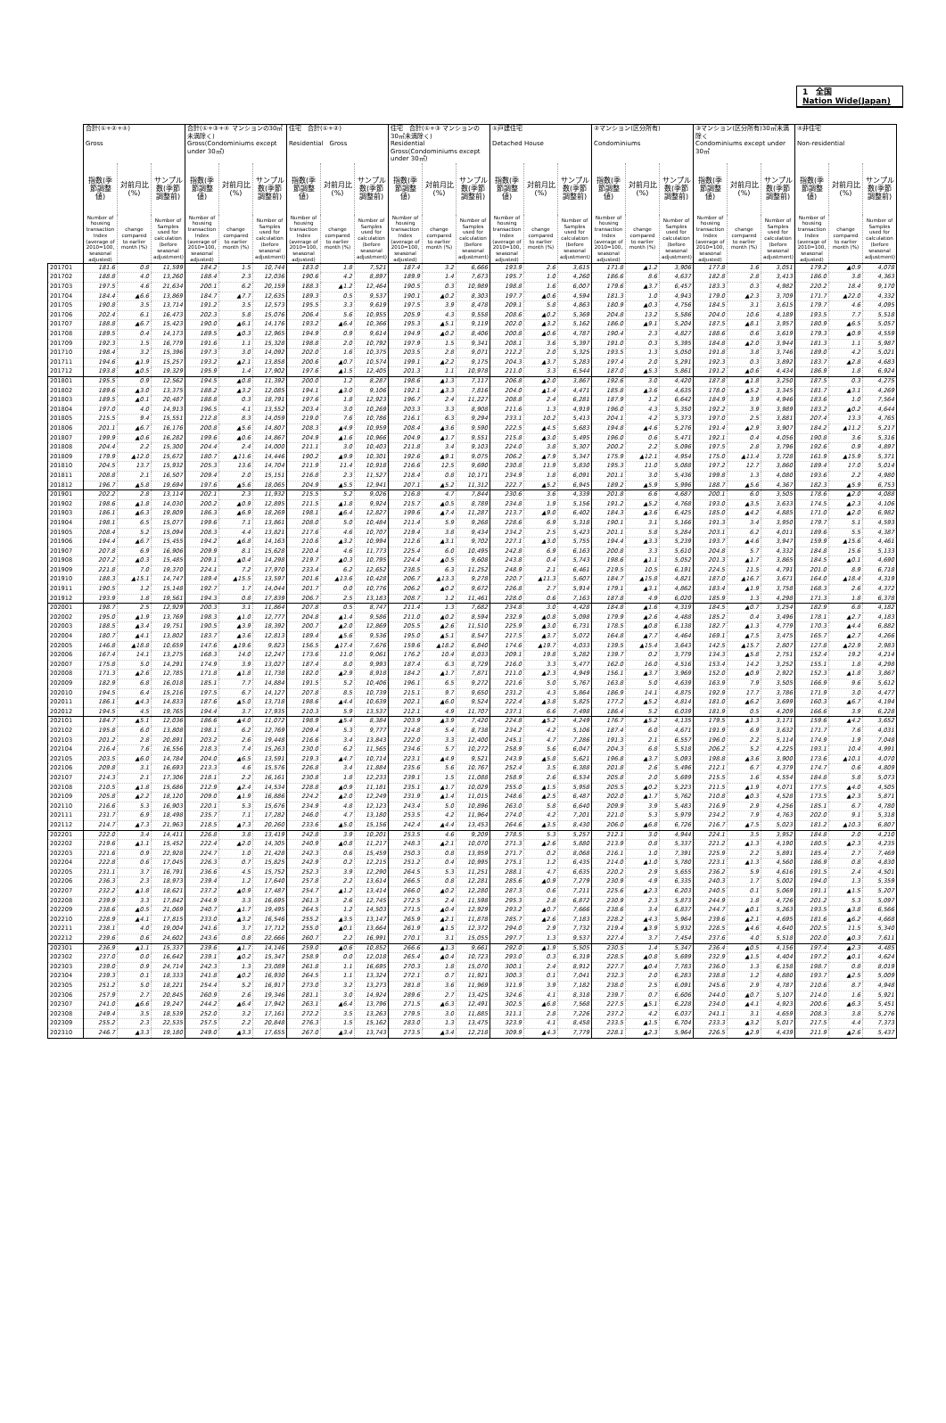1　全国
Nation Wide(Japan)
| | 合計(①+②+④) Gross | | | 合計(①+③+④ マンションの30㎡未満除く) Gross(Condominiums except under 30㎡) | | | 住宅 合計(①+②) Residential Gross | | | 住宅 合計(①+③ マンションの30㎡未満除く) Residential Gross(Condominiums except under 30㎡) | | | ①戸建住宅 Detached House | | | ②マンション(区分所有) Condominiums | | | ③マンション(区分所有)30㎡未満除く Condominiums except under 30㎡ | | | ④非住宅 Non-residential | | |
| --- | --- | --- | --- | --- | --- | --- | --- | --- | --- | --- | --- | --- | --- | --- | --- | --- | --- | --- | --- | --- | --- | --- | --- | --- |
| | 指数(季節調整値) | 対前月比(%) | サンプル数(季節調整前) | 指数(季節調整値) | 対前月比(%) | サンプル数(季節調整前) | 指数(季節調整値) | 対前月比(%) | サンプル数(季節調整前) | 指数(季節調整値) | 対前月比(%) | サンプル数(季節調整前) | 指数(季節調整値) | 対前月比(%) | サンプル数(季節調整前) | 指数(季節調整値) | 対前月比(%) | サンプル数(季節調整前) | 指数(季節調整値) | 対前月比(%) | サンプル数(季節調整前) | 指数(季節調整値) | 対前月比(%) | サンプル数(季節調整前) |
| | Number of housing transaction Index (average of 2010=100, seasonal adjusted) | change compared to earlier month (%) | Number of Samples used for calculation (before seasonal adjustment) | Number of housing transaction Index (average of 2010=100, seasonal adjusted) | change compared to earlier month (%) | Number of Samples used for calculation (before seasonal adjustment) | Number of housing transaction Index (average of 2010=100, seasonal adjusted) | change compared to earlier month (%) | Number of Samples used for calculation (before seasonal adjustment) | Number of housing transaction Index (average of 2010=100, seasonal adjusted) | change compared to earlier month (%) | Number of Samples used for calculation (before seasonal adjustment) | Number of housing transaction Index (average of 2010=100, seasonal adjusted) | change compared to earlier month (%) | Number of Samples used for calculation (before seasonal adjustment) | Number of housing transaction Index (average of 2010=100, seasonal adjusted) | change compared to earlier month (%) | Number of Samples used for calculation (before seasonal adjustment) | Number of housing transaction Index (average of 2010=100, seasonal adjusted) | change compared to earlier month (%) | Number of Samples used for calculation (before seasonal adjustment) | Number of housing transaction Index (average of 2010=100, seasonal adjusted) | change compared to earlier month (%) | Number of Samples used for calculation (before seasonal adjustment) |
| 201701 | 181.6 | 0.8 | 11,599 | 184.2 | 1.5 | 10,744 | 183.0 | 1.8 | 7,521 | 187.4 | 3.2 | 6,666 | 193.9 | 2.6 | 3,615 | 171.8 | ▲1.2 | 3,906 | 177.8 | 1.6 | 3,051 | 179.2 | ▲0.9 | 4,078 |
| 201702 | 188.8 | 4.0 | 13,260 | 188.4 | 2.3 | 12,036 | 190.6 | 4.2 | 8,897 | 189.9 | 1.4 | 7,673 | 195.7 | 1.0 | 4,260 | 186.6 | 8.6 | 4,637 | 182.8 | 2.8 | 3,413 | 186.0 | 3.8 | 4,363 |
| 201703 | 197.5 | 4.6 | 21,634 | 200.1 | 6.2 | 20,159 | 188.3 | ▲1.2 | 12,464 | 190.5 | 0.3 | 10,989 | 198.8 | 1.6 | 6,007 | 179.6 | ▲3.7 | 6,457 | 183.3 | 0.3 | 4,982 | 220.2 | 18.4 | 9,170 |
| 201704 | 184.4 | ▲6.6 | 13,869 | 184.7 | ▲7.7 | 12,635 | 189.3 | 0.5 | 9,537 | 190.1 | ▲0.2 | 8,303 | 197.7 | ▲0.6 | 4,594 | 181.3 | 1.0 | 4,943 | 179.0 | ▲2.3 | 3,709 | 171.7 | ▲22.0 | 4,332 |
| 201705 | 190.8 | 3.5 | 13,714 | 191.2 | 3.5 | 12,573 | 195.5 | 3.3 | 9,619 | 197.5 | 3.9 | 8,478 | 209.1 | 5.8 | 4,863 | 180.9 | ▲0.3 | 4,756 | 184.5 | 3.1 | 3,615 | 179.7 | 4.6 | 4,095 |
| 201706 | 202.4 | 6.1 | 16,473 | 202.3 | 5.8 | 15,076 | 206.4 | 5.6 | 10,955 | 205.9 | 4.3 | 9,558 | 208.6 | ▲0.2 | 5,369 | 204.8 | 13.2 | 5,586 | 204.0 | 10.6 | 4,189 | 193.5 | 7.7 | 5,518 |
| 201707 | 188.8 | ▲6.7 | 15,423 | 190.0 | ▲6.1 | 14,176 | 193.2 | ▲6.4 | 10,366 | 195.3 | ▲5.1 | 9,119 | 202.0 | ▲3.2 | 5,162 | 186.0 | ▲9.1 | 5,204 | 187.5 | ▲8.1 | 3,957 | 180.9 | ▲6.5 | 5,057 |
| 201708 | 189.5 | 0.4 | 14,173 | 189.5 | ▲0.3 | 12,965 | 194.9 | 0.9 | 9,614 | 194.9 | ▲0.2 | 8,406 | 200.8 | ▲0.6 | 4,787 | 190.4 | 2.3 | 4,827 | 188.6 | 0.6 | 3,619 | 179.3 | ▲0.9 | 4,559 |
| 201709 | 192.3 | 1.5 | 16,779 | 191.6 | 1.1 | 15,328 | 198.8 | 2.0 | 10,792 | 197.9 | 1.5 | 9,341 | 208.1 | 3.6 | 5,397 | 191.0 | 0.3 | 5,395 | 184.8 | ▲2.0 | 3,944 | 181.3 | 1.1 | 5,987 |
| 201710 | 198.4 | 3.2 | 15,396 | 197.3 | 3.0 | 14,092 | 202.0 | 1.6 | 10,375 | 203.5 | 2.8 | 9,071 | 212.2 | 2.0 | 5,325 | 193.5 | 1.3 | 5,050 | 191.8 | 3.8 | 3,746 | 189.0 | 4.2 | 5,021 |
| 201711 | 194.6 | ▲1.9 | 15,257 | 193.2 | ▲2.1 | 13,858 | 200.6 | ▲0.7 | 10,574 | 199.1 | ▲2.2 | 9,175 | 204.3 | ▲3.7 | 5,283 | 197.4 | 2.0 | 5,291 | 192.3 | 0.3 | 3,892 | 183.7 | ▲2.8 | 4,683 |
| 201712 | 193.8 | ▲0.5 | 19,329 | 195.9 | 1.4 | 17,902 | 197.6 | ▲1.5 | 12,405 | 201.3 | 1.1 | 10,978 | 211.0 | 3.3 | 6,544 | 187.0 | ▲5.3 | 5,861 | 191.2 | ▲0.6 | 4,434 | 186.9 | 1.8 | 6,924 |
| 201801 | 195.5 | 0.9 | 12,562 | 194.5 | ▲0.8 | 11,392 | 200.0 | 1.2 | 8,287 | 198.6 | ▲1.3 | 7,117 | 206.8 | ▲2.0 | 3,867 | 192.6 | 3.0 | 4,420 | 187.8 | ▲1.8 | 3,250 | 187.5 | 0.3 | 4,275 |
| 201802 | 189.6 | ▲3.0 | 13,375 | 188.2 | ▲3.2 | 12,085 | 194.1 | ▲3.0 | 9,106 | 192.1 | ▲3.3 | 7,816 | 204.0 | ▲1.4 | 4,471 | 185.8 | ▲3.6 | 4,635 | 178.0 | ▲5.2 | 3,345 | 181.7 | ▲3.1 | 4,269 |
| 201803 | 189.5 | ▲0.1 | 20,487 | 188.8 | 0.3 | 18,791 | 197.6 | 1.8 | 12,923 | 196.7 | 2.4 | 11,227 | 208.8 | 2.4 | 6,281 | 187.9 | 1.2 | 6,642 | 184.9 | 3.9 | 4,946 | 183.6 | 1.0 | 7,564 |
| 201804 | 197.0 | 4.0 | 14,913 | 196.5 | 4.1 | 13,552 | 203.4 | 3.0 | 10,269 | 203.3 | 3.3 | 8,908 | 211.6 | 1.3 | 4,919 | 196.0 | 4.3 | 5,350 | 192.2 | 3.9 | 3,989 | 183.2 | ▲0.2 | 4,644 |
| 201805 | 215.5 | 9.4 | 15,551 | 212.8 | 8.3 | 14,059 | 219.0 | 7.6 | 10,786 | 216.1 | 6.3 | 9,294 | 233.1 | 10.2 | 5,413 | 204.1 | 4.2 | 5,373 | 197.0 | 2.5 | 3,881 | 207.4 | 13.3 | 4,765 |
| 201806 | 201.1 | ▲6.7 | 16,176 | 200.8 | ▲5.6 | 14,807 | 208.3 | ▲4.9 | 10,959 | 208.4 | ▲3.6 | 9,590 | 222.5 | ▲4.5 | 5,683 | 194.8 | ▲4.6 | 5,276 | 191.4 | ▲2.9 | 3,907 | 184.2 | ▲11.2 | 5,217 |
| 201807 | 199.9 | ▲0.6 | 16,282 | 199.6 | ▲0.6 | 14,867 | 204.9 | ▲1.6 | 10,966 | 204.9 | ▲1.7 | 9,551 | 215.8 | ▲3.0 | 5,495 | 196.0 | 0.6 | 5,471 | 192.1 | 0.4 | 4,056 | 190.8 | 3.6 | 5,316 |
| 201808 | 204.4 | 2.2 | 15,300 | 204.4 | 2.4 | 14,000 | 211.1 | 3.0 | 10,403 | 211.8 | 3.4 | 9,103 | 224.0 | 3.8 | 5,307 | 200.2 | 2.2 | 5,096 | 197.5 | 2.8 | 3,796 | 192.6 | 0.9 | 4,897 |
| 201809 | 179.9 | ▲12.0 | 15,672 | 180.7 | ▲11.6 | 14,446 | 190.2 | ▲9.9 | 10,301 | 192.6 | ▲9.1 | 9,075 | 206.2 | ▲7.9 | 5,347 | 175.9 | ▲12.1 | 4,954 | 175.0 | ▲11.4 | 3,728 | 161.9 | ▲15.9 | 5,371 |
| 201810 | 204.5 | 13.7 | 15,932 | 205.3 | 13.6 | 14,704 | 211.9 | 11.4 | 10,918 | 216.6 | 12.5 | 9,690 | 230.8 | 11.9 | 5,830 | 195.3 | 11.0 | 5,088 | 197.2 | 12.7 | 3,860 | 189.4 | 17.0 | 5,014 |
| 201811 | 208.8 | 2.1 | 16,507 | 209.4 | 2.0 | 15,151 | 216.8 | 2.3 | 11,527 | 218.4 | 0.8 | 10,171 | 234.9 | 1.8 | 6,091 | 201.1 | 3.0 | 5,436 | 199.8 | 1.3 | 4,080 | 193.6 | 2.2 | 4,980 |
| 201812 | 196.7 | ▲5.8 | 19,694 | 197.6 | ▲5.6 | 18,065 | 204.9 | ▲5.5 | 12,941 | 207.1 | ▲5.2 | 11,312 | 222.7 | ▲5.2 | 6,945 | 189.2 | ▲5.9 | 5,996 | 188.7 | ▲5.6 | 4,367 | 182.3 | ▲5.9 | 6,753 |
| 201901 | 202.2 | 2.8 | 13,114 | 202.1 | 2.3 | 11,932 | 215.5 | 5.2 | 9,026 | 216.8 | 4.7 | 7,844 | 230.6 | 3.6 | 4,339 | 201.8 | 6.6 | 4,687 | 200.1 | 6.0 | 3,505 | 178.6 | ▲2.0 | 4,088 |
| 201902 | 198.6 | ▲1.8 | 14,030 | 200.2 | ▲0.9 | 12,895 | 211.5 | ▲1.8 | 9,924 | 215.7 | ▲0.5 | 8,789 | 234.8 | 1.9 | 5,156 | 191.2 | ▲5.2 | 4,768 | 193.0 | ▲3.5 | 3,633 | 174.5 | ▲2.3 | 4,106 |
| 201903 | 186.1 | ▲6.3 | 19,809 | 186.3 | ▲6.9 | 18,269 | 198.1 | ▲6.4 | 12,827 | 199.6 | ▲7.4 | 11,287 | 213.7 | ▲9.0 | 6,402 | 184.3 | ▲3.6 | 6,425 | 185.0 | ▲4.2 | 4,885 | 171.0 | ▲2.0 | 6,982 |
| 201904 | 198.1 | 6.5 | 15,077 | 199.6 | 7.1 | 13,861 | 208.0 | 5.0 | 10,484 | 211.4 | 5.9 | 9,268 | 228.6 | 6.9 | 5,318 | 190.1 | 3.1 | 5,166 | 191.3 | 3.4 | 3,950 | 179.7 | 5.1 | 4,593 |
| 201905 | 208.4 | 5.2 | 15,094 | 208.3 | 4.4 | 13,821 | 217.6 | 4.6 | 10,707 | 219.4 | 3.8 | 9,434 | 234.2 | 2.5 | 5,423 | 201.1 | 5.8 | 5,284 | 203.1 | 6.2 | 4,011 | 189.6 | 5.5 | 4,387 |
| 201906 | 194.4 | ▲6.7 | 15,455 | 194.2 | ▲6.8 | 14,163 | 210.6 | ▲3.2 | 10,994 | 212.6 | ▲3.1 | 9,702 | 227.1 | ▲3.0 | 5,755 | 194.4 | ▲3.3 | 5,239 | 193.7 | ▲4.6 | 3,947 | 159.9 | ▲15.6 | 4,461 |
| 201907 | 207.8 | 6.9 | 16,906 | 209.9 | 8.1 | 15,628 | 220.4 | 4.6 | 11,773 | 225.4 | 6.0 | 10,495 | 242.8 | 6.9 | 6,163 | 200.8 | 3.3 | 5,610 | 204.8 | 5.7 | 4,332 | 184.8 | 15.6 | 5,133 |
| 201908 | 207.2 | ▲0.3 | 15,485 | 209.1 | ▲0.4 | 14,298 | 219.7 | ▲0.3 | 10,795 | 224.4 | ▲0.5 | 9,608 | 243.8 | 0.4 | 5,743 | 198.6 | ▲1.1 | 5,052 | 201.3 | ▲1.7 | 3,865 | 184.5 | ▲0.1 | 4,690 |
| 201909 | 221.8 | 7.0 | 19,370 | 224.1 | 7.2 | 17,970 | 233.4 | 6.2 | 12,652 | 238.5 | 6.3 | 11,252 | 248.9 | 2.1 | 6,461 | 219.5 | 10.5 | 6,191 | 224.5 | 11.5 | 4,791 | 201.0 | 8.9 | 6,718 |
| 201910 | 188.3 | ▲15.1 | 14,747 | 189.4 | ▲15.5 | 13,597 | 201.6 | ▲13.6 | 10,428 | 206.7 | ▲13.3 | 9,278 | 220.7 | ▲11.3 | 5,607 | 184.7 | ▲15.8 | 4,821 | 187.0 | ▲16.7 | 3,671 | 164.0 | ▲18.4 | 4,319 |
| 201911 | 190.5 | 1.2 | 15,148 | 192.7 | 1.7 | 14,044 | 201.7 | 0.0 | 10,776 | 206.2 | ▲0.2 | 9,672 | 226.8 | 2.7 | 5,914 | 179.1 | ▲3.1 | 4,862 | 183.4 | ▲1.9 | 3,758 | 168.3 | 2.6 | 4,372 |
| 201912 | 193.9 | 1.8 | 19,561 | 194.3 | 0.8 | 17,839 | 206.7 | 2.5 | 13,183 | 208.7 | 1.2 | 11,461 | 228.0 | 0.6 | 7,163 | 187.8 | 4.9 | 6,020 | 185.9 | 1.3 | 4,298 | 171.3 | 1.8 | 6,378 |
| 202001 | 198.7 | 2.5 | 12,929 | 200.3 | 3.1 | 11,864 | 207.8 | 0.5 | 8,747 | 211.4 | 1.3 | 7,682 | 234.8 | 3.0 | 4,428 | 184.8 | ▲1.6 | 4,319 | 184.5 | ▲0.7 | 3,254 | 182.9 | 6.8 | 4,182 |
| 202002 | 195.0 | ▲1.9 | 13,769 | 198.3 | ▲1.0 | 12,777 | 204.8 | ▲1.4 | 9,586 | 211.0 | ▲0.2 | 8,594 | 232.9 | ▲0.8 | 5,098 | 179.9 | ▲2.6 | 4,488 | 185.2 | 0.4 | 3,496 | 178.1 | ▲2.7 | 4,183 |
| 202003 | 188.5 | ▲3.4 | 19,751 | 190.5 | ▲3.9 | 18,392 | 200.7 | ▲2.0 | 12,869 | 205.5 | ▲2.6 | 11,510 | 225.9 | ▲3.0 | 6,731 | 178.5 | ▲0.8 | 6,138 | 182.7 | ▲1.3 | 4,779 | 170.3 | ▲4.4 | 6,882 |
| 202004 | 180.7 | ▲4.1 | 13,802 | 183.7 | ▲3.6 | 12,813 | 189.4 | ▲5.6 | 9,536 | 195.0 | ▲5.1 | 8,547 | 217.5 | ▲3.7 | 5,072 | 164.8 | ▲7.7 | 4,464 | 169.1 | ▲7.5 | 3,475 | 165.7 | ▲2.7 | 4,266 |
| 202005 | 146.8 | ▲18.8 | 10,659 | 147.6 | ▲19.6 | 9,823 | 156.5 | ▲17.4 | 7,676 | 159.6 | ▲18.2 | 6,840 | 174.6 | ▲19.7 | 4,033 | 139.5 | ▲15.4 | 3,643 | 142.5 | ▲15.7 | 2,807 | 127.8 | ▲22.9 | 2,983 |
| 202006 | 167.4 | 14.1 | 13,275 | 168.3 | 14.0 | 12,247 | 173.6 | 11.0 | 9,061 | 176.2 | 10.4 | 8,033 | 209.1 | 19.8 | 5,282 | 139.7 | 0.2 | 3,779 | 134.3 | ▲5.8 | 2,751 | 152.4 | 19.2 | 4,214 |
| 202007 | 175.8 | 5.0 | 14,291 | 174.9 | 3.9 | 13,027 | 187.4 | 8.0 | 9,993 | 187.4 | 6.3 | 8,729 | 216.0 | 3.3 | 5,477 | 162.0 | 16.0 | 4,516 | 153.4 | 14.2 | 3,252 | 155.1 | 1.8 | 4,298 |
| 202008 | 171.3 | ▲2.6 | 12,785 | 171.8 | ▲1.8 | 11,738 | 182.0 | ▲2.9 | 8,918 | 184.2 | ▲1.7 | 7,871 | 211.0 | ▲2.3 | 4,949 | 156.1 | ▲3.7 | 3,969 | 152.0 | ▲0.9 | 2,922 | 152.3 | ▲1.8 | 3,867 |
| 202009 | 182.9 | 6.8 | 16,018 | 185.1 | 7.7 | 14,884 | 191.5 | 5.2 | 10,406 | 196.1 | 6.5 | 9,272 | 221.6 | 5.0 | 5,767 | 163.8 | 5.0 | 4,639 | 163.9 | 7.9 | 3,505 | 166.9 | 9.6 | 5,612 |
| 202010 | 194.5 | 6.4 | 15,216 | 197.5 | 6.7 | 14,127 | 207.8 | 8.5 | 10,739 | 215.1 | 9.7 | 9,650 | 231.2 | 4.3 | 5,864 | 186.9 | 14.1 | 4,875 | 192.9 | 17.7 | 3,786 | 171.9 | 3.0 | 4,477 |
| 202011 | 186.1 | ▲4.3 | 14,833 | 187.6 | ▲5.0 | 13,718 | 198.6 | ▲4.4 | 10,639 | 202.1 | ▲6.0 | 9,524 | 222.4 | ▲3.8 | 5,825 | 177.2 | ▲5.2 | 4,814 | 181.0 | ▲6.2 | 3,699 | 160.3 | ▲6.7 | 4,194 |
| 202012 | 194.5 | 4.5 | 19,765 | 194.4 | 3.7 | 17,935 | 210.3 | 5.9 | 13,537 | 212.1 | 4.9 | 11,707 | 237.1 | 6.6 | 7,498 | 186.4 | 5.2 | 6,039 | 181.9 | 0.5 | 4,209 | 166.6 | 3.9 | 6,228 |
| 202101 | 184.7 | ▲5.1 | 12,036 | 186.6 | ▲4.0 | 11,072 | 198.9 | ▲5.4 | 8,384 | 203.9 | ▲3.9 | 7,420 | 224.8 | ▲5.2 | 4,249 | 176.7 | ▲5.2 | 4,135 | 179.5 | ▲1.3 | 3,171 | 159.6 | ▲4.2 | 3,652 |
| 202102 | 195.8 | 6.0 | 13,808 | 198.1 | 6.2 | 12,769 | 209.4 | 5.3 | 9,777 | 214.8 | 5.4 | 8,738 | 234.2 | 4.2 | 5,106 | 187.4 | 6.0 | 4,671 | 191.9 | 6.9 | 3,632 | 171.7 | 7.6 | 4,031 |
| 202103 | 201.2 | 2.8 | 20,891 | 203.2 | 2.6 | 19,448 | 216.6 | 3.4 | 13,843 | 222.0 | 3.3 | 12,400 | 245.1 | 4.7 | 7,286 | 191.3 | 2.1 | 6,557 | 196.0 | 2.2 | 5,114 | 174.9 | 1.9 | 7,048 |
| 202104 | 216.4 | 7.6 | 16,556 | 218.3 | 7.4 | 15,263 | 230.0 | 6.2 | 11,565 | 234.6 | 5.7 | 10,272 | 258.9 | 5.6 | 6,047 | 204.3 | 6.8 | 5,518 | 206.2 | 5.2 | 4,225 | 193.1 | 10.4 | 4,991 |
| 202105 | 203.5 | ▲6.0 | 14,784 | 204.0 | ▲6.5 | 13,591 | 219.3 | ▲4.7 | 10,714 | 223.1 | ▲4.9 | 9,521 | 243.9 | ▲5.8 | 5,621 | 196.8 | ▲3.7 | 5,093 | 198.8 | ▲3.6 | 3,900 | 173.6 | ▲10.1 | 4,070 |
| 202106 | 209.8 | 3.1 | 16,693 | 213.3 | 4.6 | 15,576 | 226.8 | 3.4 | 11,884 | 235.6 | 5.6 | 10,767 | 252.4 | 3.5 | 6,388 | 201.8 | 2.6 | 5,496 | 212.1 | 6.7 | 4,379 | 174.7 | 0.6 | 4,809 |
| 202107 | 214.3 | 2.1 | 17,306 | 218.1 | 2.2 | 16,161 | 230.8 | 1.8 | 12,233 | 239.1 | 1.5 | 11,088 | 258.9 | 2.6 | 6,534 | 205.8 | 2.0 | 5,699 | 215.5 | 1.6 | 4,554 | 184.8 | 5.8 | 5,073 |
| 202108 | 210.5 | ▲1.8 | 15,686 | 212.9 | ▲2.4 | 14,534 | 228.8 | ▲0.9 | 11,181 | 235.1 | ▲1.7 | 10,029 | 255.0 | ▲1.5 | 5,958 | 205.5 | ▲0.2 | 5,223 | 211.5 | ▲1.9 | 4,071 | 177.5 | ▲4.0 | 4,505 |
| 202109 | 205.8 | ▲2.2 | 18,120 | 209.0 | ▲1.9 | 16,886 | 224.2 | ▲2.0 | 12,249 | 231.9 | ▲1.4 | 11,015 | 248.6 | ▲2.5 | 6,487 | 202.0 | ▲1.7 | 5,762 | 210.8 | ▲0.3 | 4,528 | 173.5 | ▲2.3 | 5,871 |
| 202110 | 216.6 | 5.3 | 16,903 | 220.1 | 5.3 | 15,676 | 234.9 | 4.8 | 12,123 | 243.4 | 5.0 | 10,896 | 263.0 | 5.8 | 6,640 | 209.9 | 3.9 | 5,483 | 216.9 | 2.9 | 4,256 | 185.1 | 6.7 | 4,780 |
| 202111 | 231.7 | 6.9 | 18,498 | 235.7 | 7.1 | 17,282 | 246.0 | 4.7 | 13,180 | 253.5 | 4.2 | 11,964 | 274.0 | 4.2 | 7,201 | 221.0 | 5.3 | 5,979 | 234.2 | 7.9 | 4,763 | 202.0 | 9.1 | 5,318 |
| 202112 | 214.7 | ▲7.3 | 21,963 | 218.5 | ▲7.3 | 20,260 | 233.6 | ▲5.0 | 15,156 | 242.4 | ▲4.4 | 13,453 | 264.6 | ▲3.5 | 8,430 | 206.0 | ▲6.8 | 6,726 | 216.7 | ▲7.5 | 5,023 | 181.2 | ▲10.3 | 6,807 |
| 202201 | 222.0 | 3.4 | 14,411 | 226.8 | 3.8 | 13,419 | 242.8 | 3.9 | 10,201 | 253.5 | 4.6 | 9,209 | 278.5 | 5.3 | 5,257 | 212.1 | 3.0 | 4,944 | 224.1 | 3.5 | 3,952 | 184.8 | 2.0 | 4,210 |
| 202202 | 219.6 | ▲1.1 | 15,452 | 222.4 | ▲2.0 | 14,305 | 240.9 | ▲0.8 | 11,217 | 248.3 | ▲2.1 | 10,070 | 271.3 | ▲2.6 | 5,880 | 213.9 | 0.8 | 5,337 | 221.2 | ▲1.3 | 4,190 | 180.5 | ▲2.3 | 4,235 |
| 202203 | 221.6 | 0.9 | 22,928 | 224.7 | 1.0 | 21,428 | 242.3 | 0.6 | 15,459 | 250.3 | 0.8 | 13,959 | 271.7 | 0.2 | 8,068 | 216.1 | 1.0 | 7,391 | 225.9 | 2.2 | 5,891 | 185.4 | 2.7 | 7,469 |
| 202204 | 222.8 | 0.6 | 17,045 | 226.3 | 0.7 | 15,825 | 242.9 | 0.2 | 12,215 | 251.2 | 0.4 | 10,995 | 275.1 | 1.2 | 6,435 | 214.0 | ▲1.0 | 5,780 | 223.1 | ▲1.3 | 4,560 | 186.9 | 0.8 | 4,830 |
| 202205 | 231.1 | 3.7 | 16,791 | 236.6 | 4.5 | 15,752 | 252.3 | 3.9 | 12,290 | 264.5 | 5.3 | 11,251 | 288.1 | 4.7 | 6,635 | 220.2 | 2.9 | 5,655 | 236.2 | 5.9 | 4,616 | 191.5 | 2.4 | 4,501 |
| 202206 | 236.3 | 2.3 | 18,973 | 239.4 | 1.2 | 17,640 | 257.8 | 2.2 | 13,614 | 266.5 | 0.8 | 12,281 | 285.6 | ▲0.9 | 7,279 | 230.9 | 4.9 | 6,335 | 240.3 | 1.7 | 5,002 | 194.0 | 1.3 | 5,359 |
| 202207 | 232.2 | ▲1.8 | 18,621 | 237.2 | ▲0.9 | 17,487 | 254.7 | ▲1.2 | 13,414 | 266.0 | ▲0.2 | 12,280 | 287.3 | 0.6 | 7,211 | 225.6 | ▲2.3 | 6,203 | 240.5 | 0.1 | 5,069 | 191.1 | ▲1.5 | 5,207 |
| 202208 | 239.9 | 3.3 | 17,842 | 244.9 | 3.3 | 16,695 | 261.3 | 2.6 | 12,745 | 272.5 | 2.4 | 11,598 | 295.3 | 2.8 | 6,872 | 230.9 | 2.3 | 5,873 | 244.9 | 1.8 | 4,726 | 201.2 | 5.3 | 5,097 |
| 202209 | 238.6 | ▲0.5 | 21,069 | 240.7 | ▲1.7 | 19,495 | 264.5 | 1.2 | 14,503 | 271.5 | ▲0.4 | 12,929 | 293.2 | ▲0.7 | 7,666 | 238.6 | 3.4 | 6,837 | 244.7 | ▲0.1 | 5,263 | 193.5 | ▲3.8 | 6,566 |
| 202210 | 228.9 | ▲4.1 | 17,815 | 233.0 | ▲3.2 | 16,546 | 255.2 | ▲3.5 | 13,147 | 265.9 | ▲2.1 | 11,878 | 285.7 | ▲2.6 | 7,183 | 228.2 | ▲4.3 | 5,964 | 239.6 | ▲2.1 | 4,695 | 181.6 | ▲6.2 | 4,668 |
| 202211 | 238.1 | 4.0 | 19,004 | 241.6 | 3.7 | 17,712 | 255.0 | ▲0.1 | 13,664 | 261.9 | ▲1.5 | 12,372 | 294.0 | 2.9 | 7,732 | 219.4 | ▲3.9 | 5,932 | 228.5 | ▲4.6 | 4,640 | 202.5 | 11.5 | 5,340 |
| 202212 | 239.6 | 0.6 | 24,602 | 243.6 | 0.8 | 22,666 | 260.7 | 2.2 | 16,991 | 270.1 | 3.1 | 15,055 | 297.7 | 1.3 | 9,537 | 227.4 | 3.7 | 7,454 | 237.6 | 4.0 | 5,518 | 202.0 | ▲0.3 | 7,611 |
| 202301 | 236.9 | ▲1.1 | 15,337 | 239.6 | ▲1.7 | 14,146 | 259.0 | ▲0.6 | 10,852 | 266.6 | ▲1.3 | 9,661 | 292.0 | ▲1.9 | 5,505 | 230.5 | 1.4 | 5,347 | 236.4 | ▲0.5 | 4,156 | 197.4 | ▲2.3 | 4,485 |
| 202302 | 237.0 | 0.0 | 16,642 | 239.1 | ▲0.2 | 15,347 | 258.9 | 0.0 | 12,018 | 265.4 | ▲0.4 | 10,723 | 293.0 | 0.3 | 6,319 | 228.5 | ▲0.8 | 5,699 | 232.9 | ▲1.5 | 4,404 | 197.2 | ▲0.1 | 4,624 |
| 202303 | 239.0 | 0.9 | 24,714 | 242.3 | 1.3 | 23,089 | 261.8 | 1.1 | 16,695 | 270.3 | 1.8 | 15,070 | 300.1 | 2.4 | 8,912 | 227.7 | ▲0.4 | 7,783 | 236.0 | 1.3 | 6,158 | 198.7 | 0.8 | 8,019 |
| 202304 | 239.3 | 0.1 | 18,333 | 241.8 | ▲0.2 | 16,930 | 264.5 | 1.1 | 13,324 | 272.1 | 0.7 | 11,921 | 300.3 | 0.1 | 7,041 | 232.3 | 2.0 | 6,283 | 238.8 | 1.2 | 4,880 | 193.7 | ▲2.5 | 5,009 |
| 202305 | 251.2 | 5.0 | 18,221 | 254.4 | 5.2 | 16,917 | 273.0 | 3.2 | 13,273 | 281.8 | 3.6 | 11,969 | 311.9 | 3.9 | 7,182 | 238.0 | 2.5 | 6,091 | 245.6 | 2.9 | 4,787 | 210.6 | 8.7 | 4,948 |
| 202306 | 257.9 | 2.7 | 20,845 | 260.9 | 2.6 | 19,346 | 281.1 | 3.0 | 14,924 | 289.6 | 2.7 | 13,425 | 324.6 | 4.1 | 8,318 | 239.7 | 0.7 | 6,606 | 244.0 | ▲0.7 | 5,107 | 214.0 | 1.6 | 5,921 |
| 202307 | 241.0 | ▲6.6 | 19,247 | 244.2 | ▲6.4 | 17,942 | 263.1 | ▲6.4 | 13,796 | 271.5 | ▲6.3 | 12,491 | 302.5 | ▲6.8 | 7,568 | 227.5 | ▲5.1 | 6,228 | 234.0 | ▲4.1 | 4,923 | 200.6 | ▲6.3 | 5,451 |
| 202308 | 249.4 | 3.5 | 18,539 | 252.0 | 3.2 | 17,161 | 272.2 | 3.5 | 13,263 | 279.5 | 3.0 | 11,885 | 311.1 | 2.8 | 7,226 | 237.2 | 4.2 | 6,037 | 241.1 | 3.1 | 4,659 | 208.3 | 3.8 | 5,276 |
| 202309 | 255.2 | 2.3 | 22,535 | 257.5 | 2.2 | 20,848 | 276.3 | 1.5 | 15,162 | 283.0 | 1.3 | 13,475 | 323.9 | 4.1 | 8,458 | 233.5 | ▲1.5 | 6,704 | 233.3 | ▲3.2 | 5,017 | 217.5 | 4.4 | 7,373 |
| 202310 | 246.7 | ▲3.3 | 19,180 | 249.0 | ▲3.3 | 17,655 | 267.0 | ▲3.4 | 13,743 | 273.5 | ▲3.4 | 12,218 | 309.9 | ▲4.3 | 7,779 | 228.1 | ▲2.3 | 5,964 | 226.5 | ▲2.9 | 4,439 | 211.9 | ▲2.6 | 5,437 |